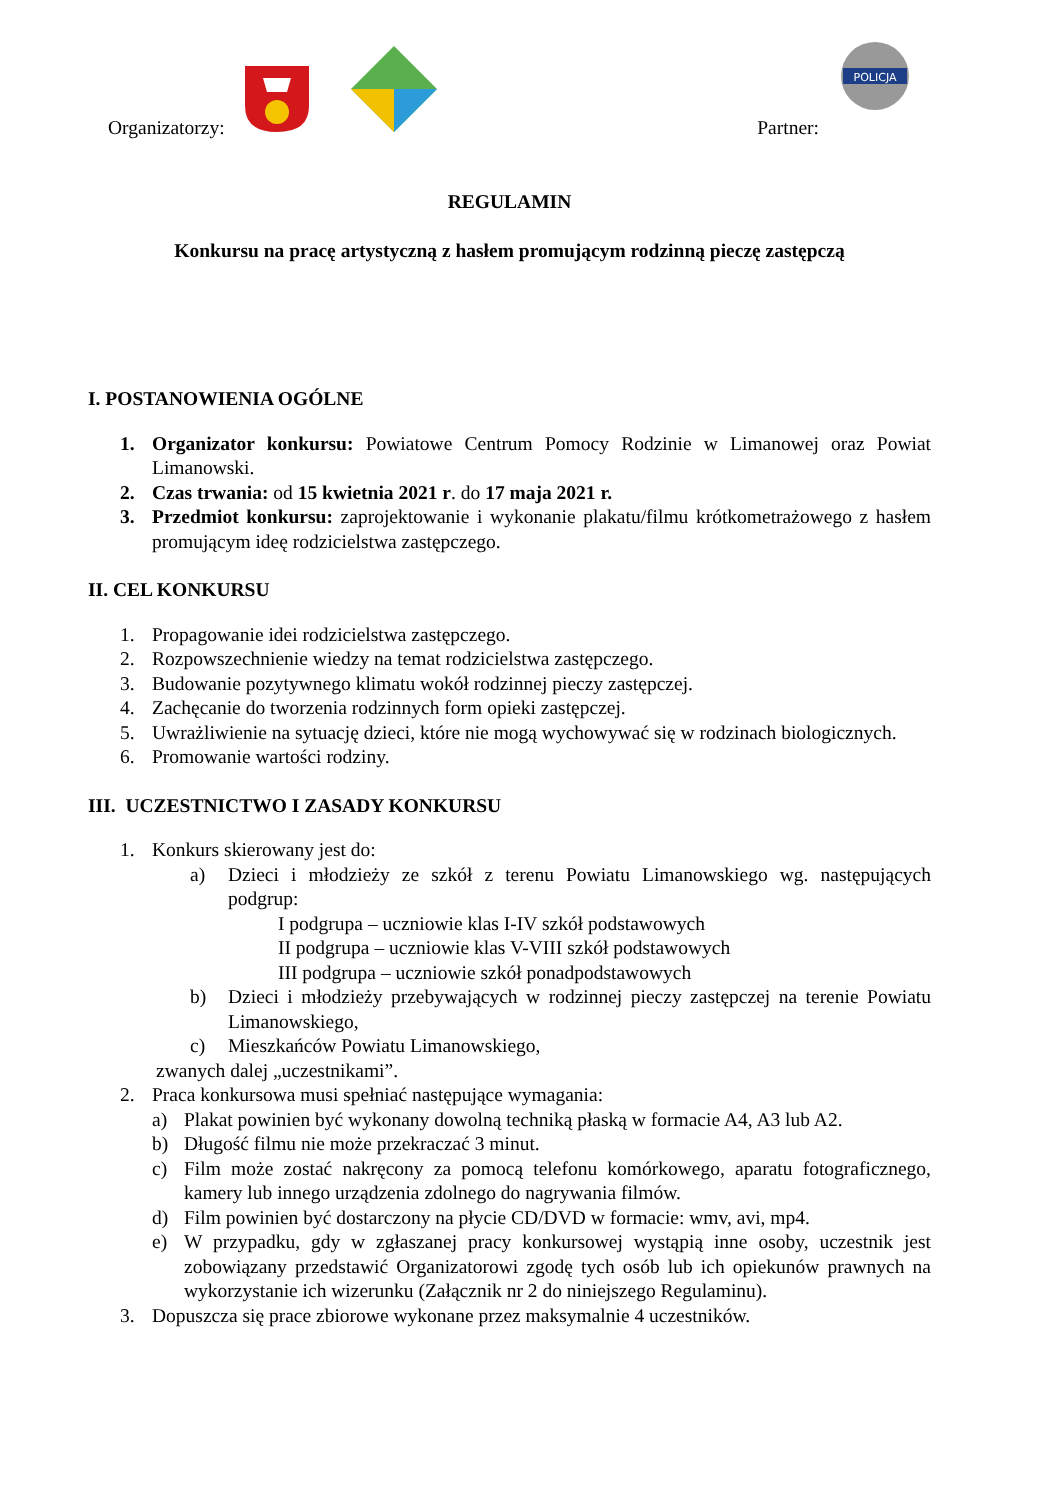Organizatorzy: Partner:
POLICJA
REGULAMIN
Konkursu na pracę artystyczną z hasłem promującym rodzinną pieczę zastępczą
I. POSTANOWIENIA OGÓLNE
1. Organizator konkursu: Powiatowe Centrum Pomocy Rodzinie w Limanowej oraz Powiat Limanowski.
2. Czas trwania: od 15 kwietnia 2021 r. do 17 maja 2021 r.
3. Przedmiot konkursu: zaprojektowanie i wykonanie plakatu/filmu krótkometrażowego z hasłem promującym ideę rodzicielstwa zastępczego.
II. CEL KONKURSU
1. Propagowanie idei rodzicielstwa zastępczego.
2. Rozpowszechnienie wiedzy na temat rodzicielstwa zastępczego.
3. Budowanie pozytywnego klimatu wokół rodzinnej pieczy zastępczej.
4. Zachęcanie do tworzenia rodzinnych form opieki zastępczej.
5. Uwrażliwienie na sytuację dzieci, które nie mogą wychowywać się w rodzinach biologicznych.
6. Promowanie wartości rodziny.
III. UCZESTNICTWO I ZASADY KONKURSU
1. Konkurs skierowany jest do:
a) Dzieci i młodzieży ze szkół z terenu Powiatu Limanowskiego wg. następujących podgrup:
I podgrupa – uczniowie klas I-IV szkół podstawowych
II podgrupa – uczniowie klas V-VIII szkół podstawowych
III podgrupa – uczniowie szkół ponadpodstawowych
b) Dzieci i młodzieży przebywających w rodzinnej pieczy zastępczej na terenie Powiatu Limanowskiego,
c) Mieszkańców Powiatu Limanowskiego,
zwanych dalej „uczestnikami”.
2. Praca konkursowa musi spełniać następujące wymagania:
a) Plakat powinien być wykonany dowolną techniką płaską w formacie A4, A3 lub A2.
b) Długość filmu nie może przekraczać 3 minut.
c) Film może zostać nakręcony za pomocą telefonu komórkowego, aparatu fotograficznego, kamery lub innego urządzenia zdolnego do nagrywania filmów.
d) Film powinien być dostarczony na płycie CD/DVD w formacie: wmv, avi, mp4.
e) W przypadku, gdy w zgłaszanej pracy konkursowej wystąpią inne osoby, uczestnik jest zobowiązany przedstawić Organizatorowi zgodę tych osób lub ich opiekunów prawnych na wykorzystanie ich wizerunku (Załącznik nr 2 do niniejszego Regulaminu).
3. Dopuszcza się prace zbiorowe wykonane przez maksymalnie 4 uczestników.